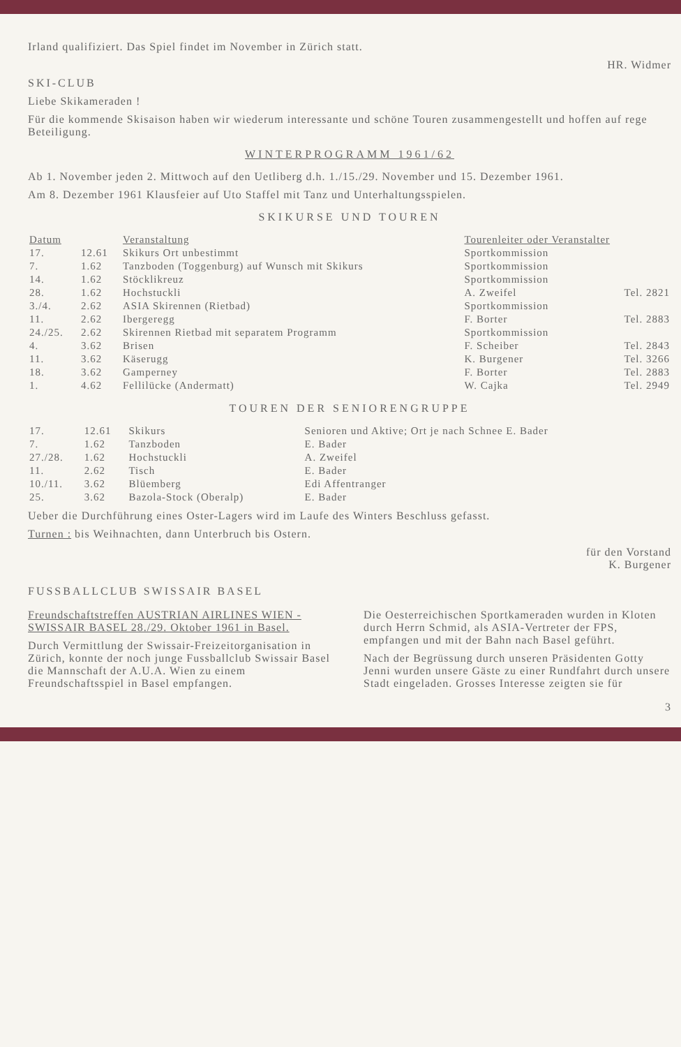Irland qualifiziert. Das Spiel findet im November in Zürich statt.
HR. Widmer
SKI-CLUB
Liebe Skikameraden !
Für die kommende Skisaison haben wir wiederum interessante und schöne Touren zusammengestellt und hoffen auf rege Beteiligung.
WINTERPROGRAMM 1961/62
Ab 1. November jeden 2. Mittwoch auf den Uetliberg d.h. 1./15./29. November und 15. Dezember 1961.
Am 8. Dezember 1961 Klausfeier auf Uto Staffel mit Tanz und Unterhaltungsspielen.
SKIKURSE UND TOUREN
| Datum | | Veranstaltung | Tourenleiter oder Veranstalter | |
| --- | --- | --- | --- | --- |
| 17. | 12.61 | Skikurs Ort unbestimmt | Sportkommission | |
| 7. | 1.62 | Tanzboden (Toggenburg) auf Wunsch mit Skikurs | Sportkommission | |
| 14. | 1.62 | Stöcklikreuz | Sportkommission | |
| 28. | 1.62 | Hochstuckli | A. Zweifel | Tel. 2821 |
| 3./4. | 2.62 | ASIA Skirennen (Rietbad) | Sportkommission | |
| 11. | 2.62 | Ibergeregg | F. Borter | Tel. 2883 |
| 24./25. | 2.62 | Skirennen Rietbad mit separatem Programm | Sportkommission | |
| 4. | 3.62 | Brisen | F. Scheiber | Tel. 2843 |
| 11. | 3.62 | Käserugg | K. Burgener | Tel. 3266 |
| 18. | 3.62 | Gamperney | F. Borter | Tel. 2883 |
| 1. | 4.62 | Fellilücke (Andermatt) | W. Cajka | Tel. 2949 |
TOUREN DER SENIORENGRUPPE
| 17. | 12.61 | Skikurs | Senioren und Aktive; Ort je nach Schnee E. Bader |
| 7. | 1.62 | Tanzboden | E. Bader |
| 27./28. | 1.62 | Hochstuckli | A. Zweifel |
| 11. | 2.62 | Tisch | E. Bader |
| 10./11. | 3.62 | Blüemberg | Edi Affentranger |
| 25. | 3.62 | Bazola-Stock (Oberalp) | E. Bader |
Ueber die Durchführung eines Oster-Lagers wird im Laufe des Winters Beschluss gefasst.
Turnen : bis Weihnachten, dann Unterbruch bis Ostern.
für den Vorstand
K. Burgener
FUSSBALLCLUB SWISSAIR BASEL
Freundschaftstreffen AUSTRIAN AIRLINES WIEN - SWISSAIR BASEL 28./29. Oktober 1961 in Basel.
Durch Vermittlung der Swissair-Freizeitorganisation in Zürich, konnte der noch junge Fussballclub Swissair Basel die Mannschaft der A.U.A. Wien zu einem Freundschaftsspiel in Basel empfangen.
Die Oesterreichischen Sportkameraden wurden in Kloten durch Herrn Schmid, als ASIA-Vertreter der FPS, empfangen und mit der Bahn nach Basel geführt.
Nach der Begrüssung durch unseren Präsidenten Gotty Jenni wurden unsere Gäste zu einer Rundfahrt durch unsere Stadt eingeladen. Grosses Interesse zeigten sie für
3